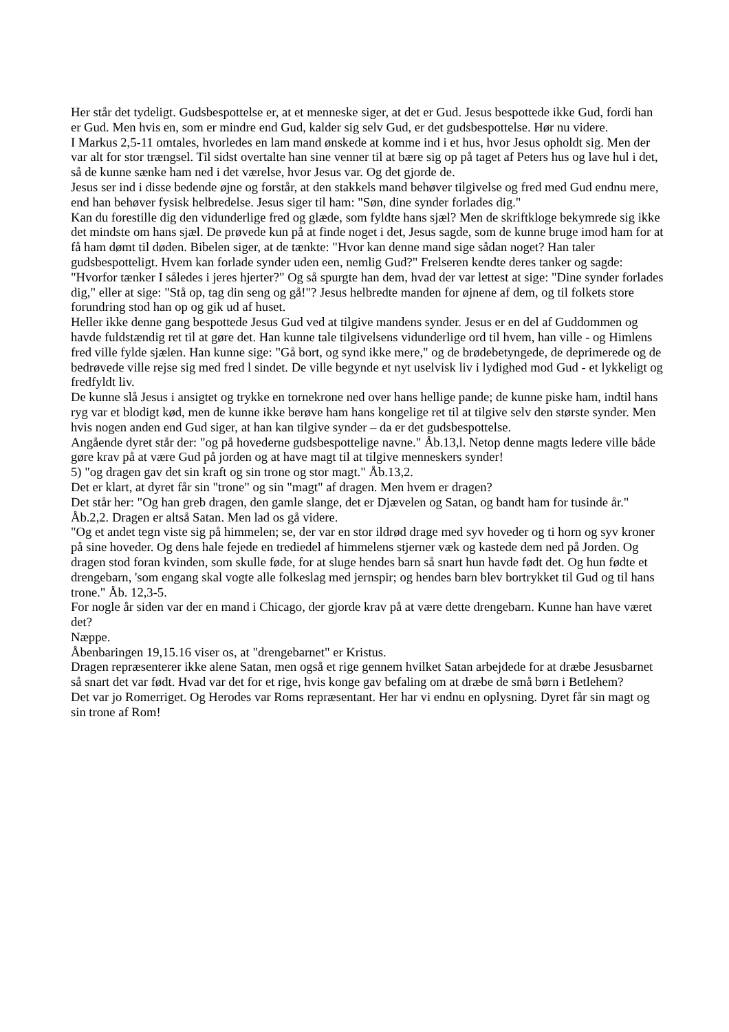Her står det tydeligt. Gudsbespottelse er, at et menneske siger, at det er Gud. Jesus bespottede ikke Gud, fordi han er Gud. Men hvis en, som er mindre end Gud, kalder sig selv Gud, er det gudsbespottelse. Hør nu videre.
I Markus 2,5-11 omtales, hvorledes en lam mand ønskede at komme ind i et hus, hvor Jesus opholdt sig. Men der var alt for stor trængsel. Til sidst overtalte han sine venner til at bære sig op på taget af Peters hus og lave hul i det, så de kunne sænke ham ned i det værelse, hvor Jesus var. Og det gjorde de.
Jesus ser ind i disse bedende øjne og forstår, at den stakkels mand behøver tilgivelse og fred med Gud endnu mere, end han behøver fysisk helbredelse. Jesus siger til ham: "Søn, dine synder forlades dig."
Kan du forestille dig den vidunderlige fred og glæde, som fyldte hans sjæl? Men de skriftkloge bekymrede sig ikke det mindste om hans sjæl. De prøvede kun på at finde noget i det, Jesus sagde, som de kunne bruge imod ham for at få ham dømt til døden. Bibelen siger, at de tænkte: "Hvor kan denne mand sige sådan noget? Han taler gudsbespotteligt. Hvem kan forlade synder uden een, nemlig Gud?" Frelseren kendte deres tanker og sagde: "Hvorfor tænker I således i jeres hjerter?" Og så spurgte han dem, hvad der var lettest at sige: "Dine synder forlades dig," eller at sige: "Stå op, tag din seng og gå!"? Jesus helbredte manden for øjnene af dem, og til folkets store forundring stod han op og gik ud af huset.
Heller ikke denne gang bespottede Jesus Gud ved at tilgive mandens synder. Jesus er en del af Guddommen og havde fuldstændig ret til at gøre det. Han kunne tale tilgivelsens vidunderlige ord til hvem, han ville - og Himlens fred ville fylde sjælen. Han kunne sige: "Gå bort, og synd ikke mere," og de brødebetyngede, de deprimerede og de bedrøvede ville rejse sig med fred l sindet. De ville begynde et nyt uselvisk liv i lydighed mod Gud - et lykkeligt og fredfyldt liv.
De kunne slå Jesus i ansigtet og trykke en tornekrone ned over hans hellige pande; de kunne piske ham, indtil hans ryg var et blodigt kød, men de kunne ikke berøve ham hans kongelige ret til at tilgive selv den største synder. Men hvis nogen anden end Gud siger, at han kan tilgive synder – da er det gudsbespottelse.
Angående dyret står der: "og på hovederne gudsbespottelige navne." Åb.13,l. Netop denne magts ledere ville både gøre krav på at være Gud på jorden og at have magt til at tilgive menneskers synder!
5) "og dragen gav det sin kraft og sin trone og stor magt." Åb.13,2.
Det er klart, at dyret får sin "trone" og sin "magt" af dragen. Men hvem er dragen?
Det står her: "Og han greb dragen, den gamle slange, det er Djævelen og Satan, og bandt ham for tusinde år." Åb.2,2. Dragen er altså Satan. Men lad os gå videre.
"Og et andet tegn viste sig på himmelen; se, der var en stor ildrød drage med syv hoveder og ti horn og syv kroner på sine hoveder. Og dens hale fejede en trediedel af himmelens stjerner væk og kastede dem ned på Jorden. Og dragen stod foran kvinden, som skulle føde, for at sluge hendes barn så snart hun havde født det. Og hun fødte et drengebarn, 'som engang skal vogte alle folkeslag med jernspir; og hendes barn blev bortrykket til Gud og til hans trone." Åb. 12,3-5.
For nogle år siden var der en mand i Chicago, der gjorde krav på at være dette drengebarn. Kunne han have været det?
Næppe.
Åbenbaringen 19,15.16 viser os, at "drengebarnet" er Kristus.
Dragen repræsenterer ikke alene Satan, men også et rige gennem hvilket Satan arbejdede for at dræbe Jesusbarnet så snart det var født. Hvad var det for et rige, hvis konge gav befaling om at dræbe de små børn i Betlehem?
Det var jo Romerriget. Og Herodes var Roms repræsentant. Her har vi endnu en oplysning. Dyret får sin magt og sin trone af Rom!